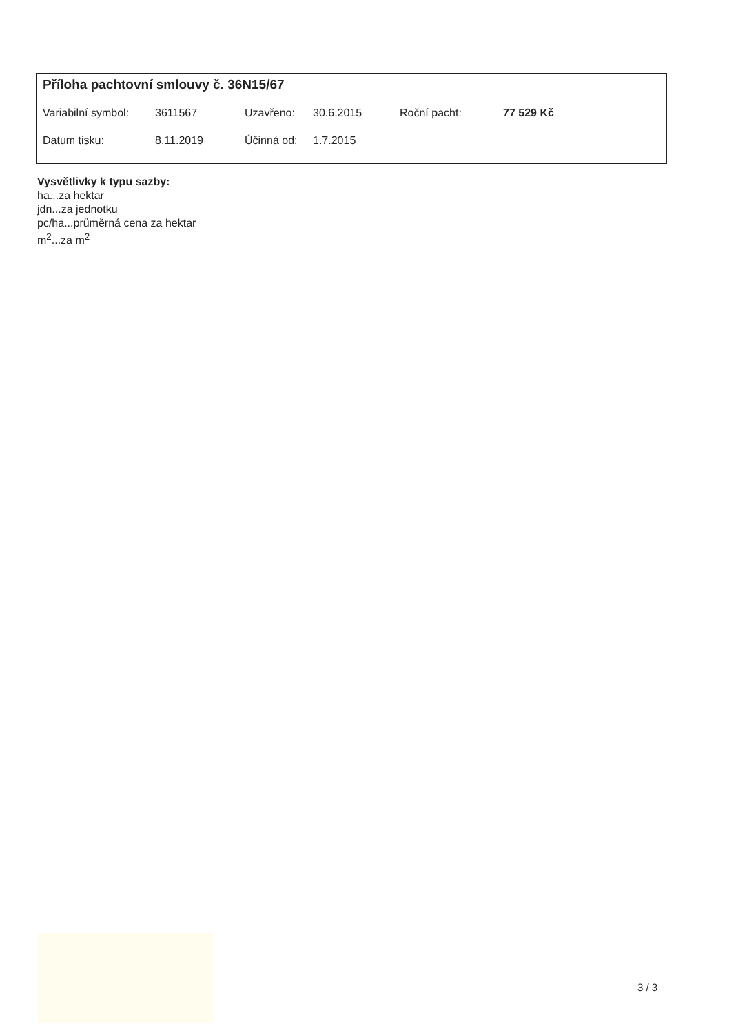Příloha pachtovní smlouvy č. 36N15/67
| Variabilní symbol: | 3611567 | Uzavřeno: | 30.6.2015 | Roční pacht: | 77 529 Kč |
| Datum tisku: | 8.11.2019 | Účinná od: | 1.7.2015 | | |
Vysvětlivky k typu sazby:
ha...za hektar
jdn...za jednotku
pc/ha...průměrná cena za hektar
m<sup>2</sup>...za m<sup>2</sup>
3 / 3